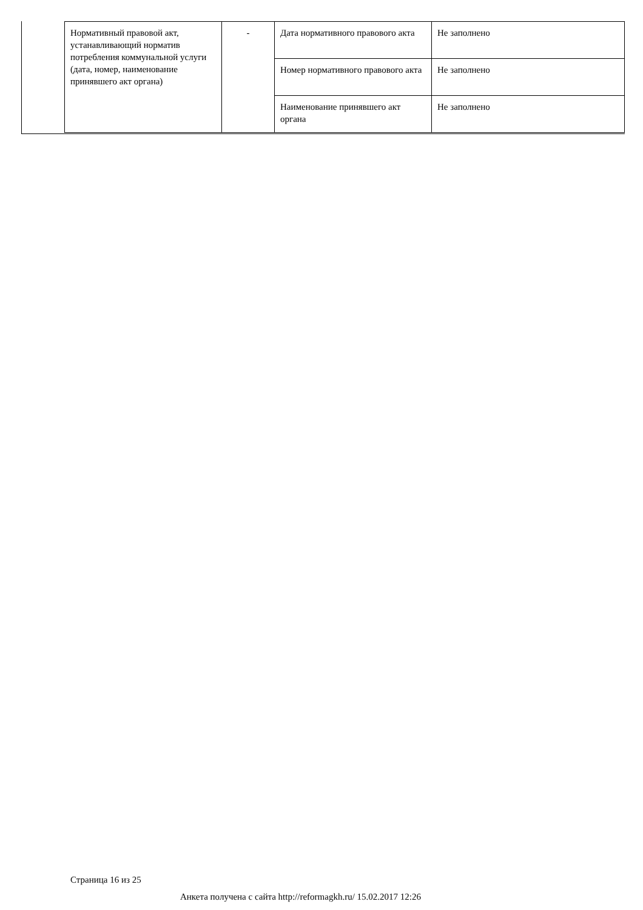| Нормативный правовой акт, устанавливающий норматив потребления коммунальной услуги (дата, номер, наименование принявшего акт органа) | - | Дата нормативного правового акта | Не заполнено |
| | | Номер нормативного правового акта | Не заполнено |
| | | Наименование принявшего акт органа | Не заполнено |
Страница 16 из 25
Анкета получена с сайта http://reformagkh.ru/ 15.02.2017 12:26